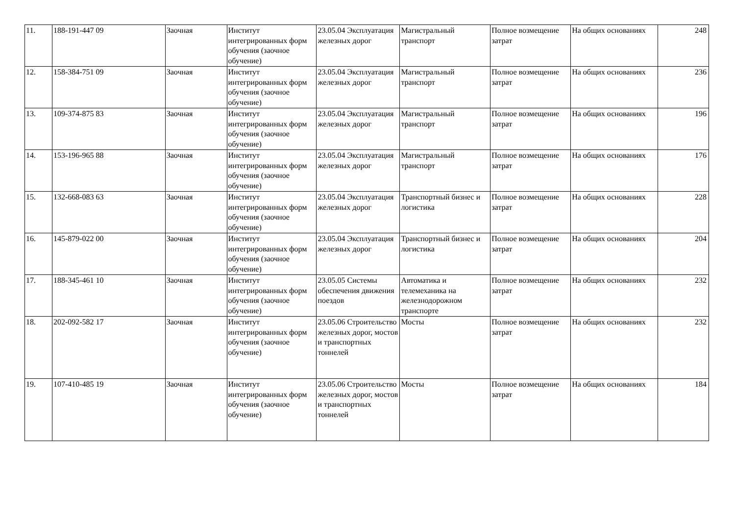| 11. | 188-191-447 09 | Заочная | Институт интегрированных форм обучения (заочное обучение) | 23.05.04 Эксплуатация железных дорог | Магистральный транспорт | Полное возмещение затрат | На общих основаниях | 248 |
| 12. | 158-384-751 09 | Заочная | Институт интегрированных форм обучения (заочное обучение) | 23.05.04 Эксплуатация железных дорог | Магистральный транспорт | Полное возмещение затрат | На общих основаниях | 236 |
| 13. | 109-374-875 83 | Заочная | Институт интегрированных форм обучения (заочное обучение) | 23.05.04 Эксплуатация железных дорог | Магистральный транспорт | Полное возмещение затрат | На общих основаниях | 196 |
| 14. | 153-196-965 88 | Заочная | Институт интегрированных форм обучения (заочное обучение) | 23.05.04 Эксплуатация железных дорог | Магистральный транспорт | Полное возмещение затрат | На общих основаниях | 176 |
| 15. | 132-668-083 63 | Заочная | Институт интегрированных форм обучения (заочное обучение) | 23.05.04 Эксплуатация железных дорог | Транспортный бизнес и логистика | Полное возмещение затрат | На общих основаниях | 228 |
| 16. | 145-879-022 00 | Заочная | Институт интегрированных форм обучения (заочное обучение) | 23.05.04 Эксплуатация железных дорог | Транспортный бизнес и логистика | Полное возмещение затрат | На общих основаниях | 204 |
| 17. | 188-345-461 10 | Заочная | Институт интегрированных форм обучения (заочное обучение) | 23.05.05 Системы обеспечения движения поездов | Автоматика и телемеханика на железнодорожном транспорте | Полное возмещение затрат | На общих основаниях | 232 |
| 18. | 202-092-582 17 | Заочная | Институт интегрированных форм обучения (заочное обучение) | 23.05.06 Строительство железных дорог, мостов и транспортных тоннелей | Мосты | Полное возмещение затрат | На общих основаниях | 232 |
| 19. | 107-410-485 19 | Заочная | Институт интегрированных форм обучения (заочное обучение) | 23.05.06 Строительство железных дорог, мостов и транспортных тоннелей | Мосты | Полное возмещение затрат | На общих основаниях | 184 |